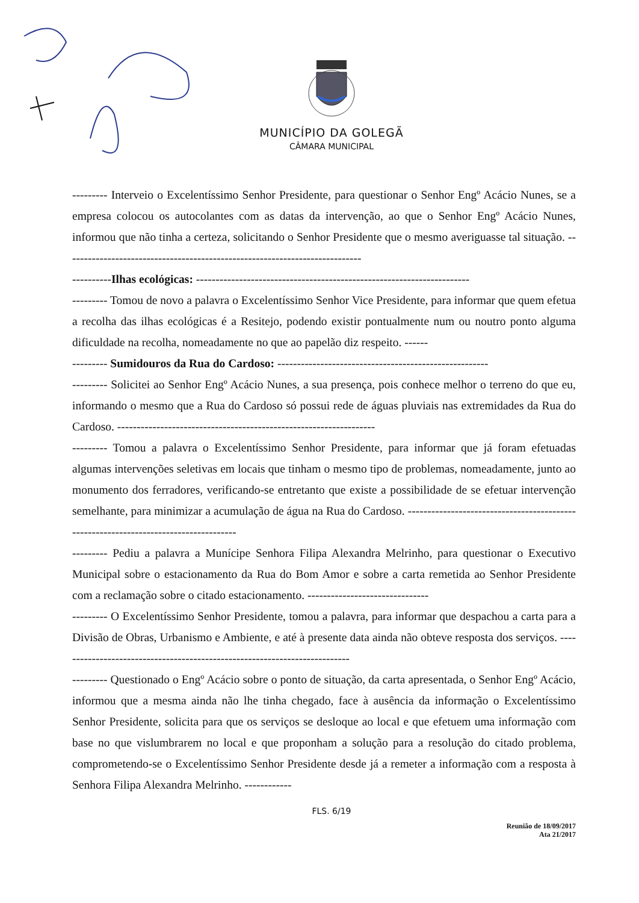MUNICÍPIO DA GOLEGÃ
CÂMARA MUNICIPAL
--------- Interveio o Excelentíssimo Senhor Presidente, para questionar o Senhor Engº Acácio Nunes, se a empresa colocou os autocolantes com as datas da intervenção, ao que o Senhor Engº Acácio Nunes, informou que não tinha a certeza, solicitando o Senhor Presidente que o mesmo averiguasse tal situação. ----------------------------------------------------------------------------
----------Ilhas ecológicas: ----------------------------------------------------------------------
--------- Tomou de novo a palavra o Excelentíssimo Senhor Vice Presidente, para informar que quem efetua a recolha das ilhas ecológicas é a Resitejo, podendo existir pontualmente num ou noutro ponto alguma dificuldade na recolha, nomeadamente no que ao papelão diz respeito. ------
--------- Sumidouros da Rua do Cardoso: ------------------------------------------------------
--------- Solicitei ao Senhor Engº Acácio Nunes, a sua presença, pois conhece melhor o terreno do que eu, informando o mesmo que a Rua do Cardoso só possui rede de águas pluviais nas extremidades da Rua do Cardoso. ------------------------------------------------------------------
--------- Tomou a palavra o Excelentíssimo Senhor Presidente, para informar que já foram efetuadas algumas intervenções seletivas em locais que tinham o mesmo tipo de problemas, nomeadamente, junto ao monumento dos ferradores, verificando-se entretanto que existe a possibilidade de se efetuar intervenção semelhante, para minimizar a acumulação de água na Rua do Cardoso. -------------------------------------------------------------------------------------
--------- Pediu a palavra a Munícipe Senhora Filipa Alexandra Melrinho, para questionar o Executivo Municipal sobre o estacionamento da Rua do Bom Amor e sobre a carta remetida ao Senhor Presidente com a reclamação sobre o citado estacionamento. -------------------------------
--------- O Excelentíssimo Senhor Presidente, tomou a palavra, para informar que despachou a carta para a Divisão de Obras, Urbanismo e Ambiente, e até à presente data ainda não obteve resposta dos serviços. ---------------------------------------------------------------------------
--------- Questionado o Engº Acácio sobre o ponto de situação, da carta apresentada, o Senhor Engº Acácio, informou que a mesma ainda não lhe tinha chegado, face à ausência da informação o Excelentíssimo Senhor Presidente, solicita para que os serviços se desloque ao local e que efetuem uma informação com base no que vislumbrarem no local e que proponham a solução para a resolução do citado problema, comprometendo-se o Excelentíssimo Senhor Presidente desde já a remeter a informação com a resposta à Senhora Filipa Alexandra Melrinho. ------------
FLS. 6/19
Reunião de 18/09/2017
Ata 21/2017